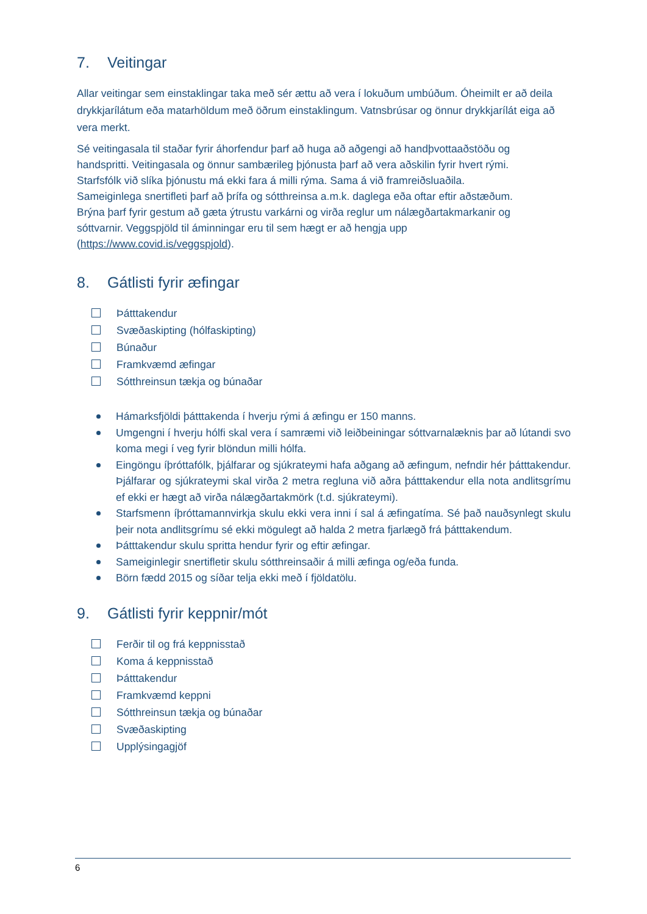7. Veitingar
Allar veitingar sem einstaklingar taka með sér ættu að vera í lokuðum umbúðum. Óheimilt er að deila drykkjarílátum eða matarhöldum með öðrum einstaklingum. Vatnsbrúsar og önnur drykkjarílát eiga að vera merkt.
Sé veitingasala til staðar fyrir áhorfendur þarf að huga að aðgengi að handþvottaaðstöðu og handspritti. Veitingasala og önnur sambærileg þjónusta þarf að vera aðskilin fyrir hvert rými. Starfsfólk við slíka þjónustu má ekki fara á milli rýma. Sama á við framreiðsluaðila.
Sameiginlega snertifleti þarf að þrífa og sótthreinsa a.m.k. daglega eða oftar eftir aðstæðum.
Brýna þarf fyrir gestum að gæta ýtrustu varkárni og virða reglur um nálægðartakmarkanir og sóttvarnir. Veggspjöld til áminningar eru til sem hægt er að hengja upp (https://www.covid.is/veggspjold).
8. Gátlisti fyrir æfingar
Þátttakendur
Svæðaskipting (hólfaskipting)
Búnaður
Framkvæmd æfingar
Sótthreinsun tækja og búnaðar
Hámarksfjöldi þátttakenda í hverju rými á æfingu er 150 manns.
Umgengni í hverju hólfi skal vera í samræmi við leiðbeiningar sóttvarnalæknis þar að lútandi svo koma megi í veg fyrir blöndun milli hólfa.
Eingöngu íþróttafólk, þjálfarar og sjúkrateymi hafa aðgang að æfingum, nefndir hér þátttakendur. Þjálfarar og sjúkrateymi skal virða 2 metra regluna við aðra þátttakendur ella nota andlitsgrímu ef ekki er hægt að virða nálægðartakmörk (t.d. sjúkrateymi).
Starfsmenn íþróttamannvirkja skulu ekki vera inni í sal á æfingatíma. Sé það nauðsynlegt skulu þeir nota andlitsgrímu sé ekki mögulegt að halda 2 metra fjarlægð frá þátttakendum.
Þátttakendur skulu spritta hendur fyrir og eftir æfingar.
Sameiginlegir snertifletir skulu sótthreinsaðir á milli æfinga og/eða funda.
Börn fædd 2015 og síðar telja ekki með í fjöldatölu.
9. Gátlisti fyrir keppnir/mót
Ferðir til og frá keppnisstað
Koma á keppnisstað
Þátttakendur
Framkvæmd keppni
Sótthreinsun tækja og búnaðar
Svæðaskipting
Upplýsingagjöf
6